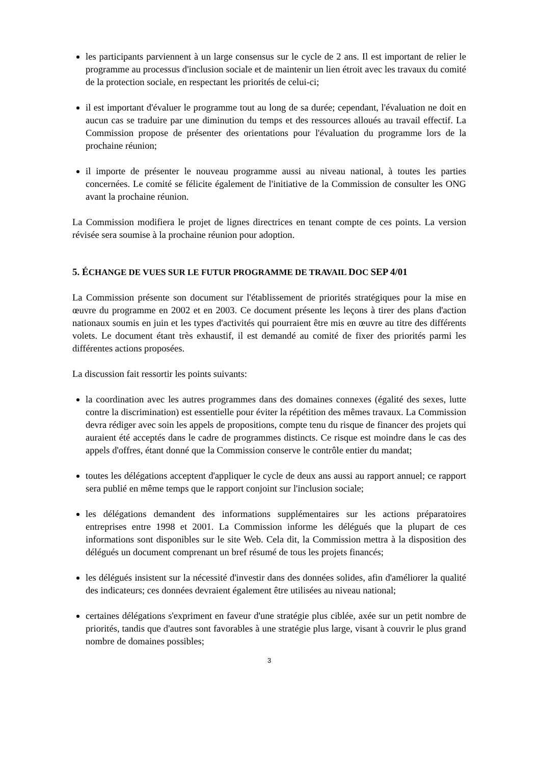les participants parviennent à un large consensus sur le cycle de 2 ans. Il est important de relier le programme au processus d'inclusion sociale et de maintenir un lien étroit avec les travaux du comité de la protection sociale, en respectant les priorités de celui-ci;
il est important d'évaluer le programme tout au long de sa durée; cependant, l'évaluation ne doit en aucun cas se traduire par une diminution du temps et des ressources alloués au travail effectif. La Commission propose de présenter des orientations pour l'évaluation du programme lors de la prochaine réunion;
il importe de présenter le nouveau programme aussi au niveau national, à toutes les parties concernées. Le comité se félicite également de l'initiative de la Commission de consulter les ONG avant la prochaine réunion.
La Commission modifiera le projet de lignes directrices en tenant compte de ces points. La version révisée sera soumise à la prochaine réunion pour adoption.
5. ÉCHANGE DE VUES SUR LE FUTUR PROGRAMME DE TRAVAIL DOC SEP 4/01
La Commission présente son document sur l'établissement de priorités stratégiques pour la mise en œuvre du programme en 2002 et en 2003. Ce document présente les leçons à tirer des plans d'action nationaux soumis en juin et les types d'activités qui pourraient être mis en œuvre au titre des différents volets. Le document étant très exhaustif, il est demandé au comité de fixer des priorités parmi les différentes actions proposées.
La discussion fait ressortir les points suivants:
la coordination avec les autres programmes dans des domaines connexes (égalité des sexes, lutte contre la discrimination) est essentielle pour éviter la répétition des mêmes travaux. La Commission devra rédiger avec soin les appels de propositions, compte tenu du risque de financer des projets qui auraient été acceptés dans le cadre de programmes distincts. Ce risque est moindre dans le cas des appels d'offres, étant donné que la Commission conserve le contrôle entier du mandat;
toutes les délégations acceptent d'appliquer le cycle de deux ans aussi au rapport annuel; ce rapport sera publié en même temps que le rapport conjoint sur l'inclusion sociale;
les délégations demandent des informations supplémentaires sur les actions préparatoires entreprises entre 1998 et 2001. La Commission informe les délégués que la plupart de ces informations sont disponibles sur le site Web. Cela dit, la Commission mettra à la disposition des délégués un document comprenant un bref résumé de tous les projets financés;
les délégués insistent sur la nécessité d'investir dans des données solides, afin d'améliorer la qualité des indicateurs; ces données devraient également être utilisées au niveau national;
certaines délégations s'expriment en faveur d'une stratégie plus ciblée, axée sur un petit nombre de priorités, tandis que d'autres sont favorables à une stratégie plus large, visant à couvrir le plus grand nombre de domaines possibles;
3